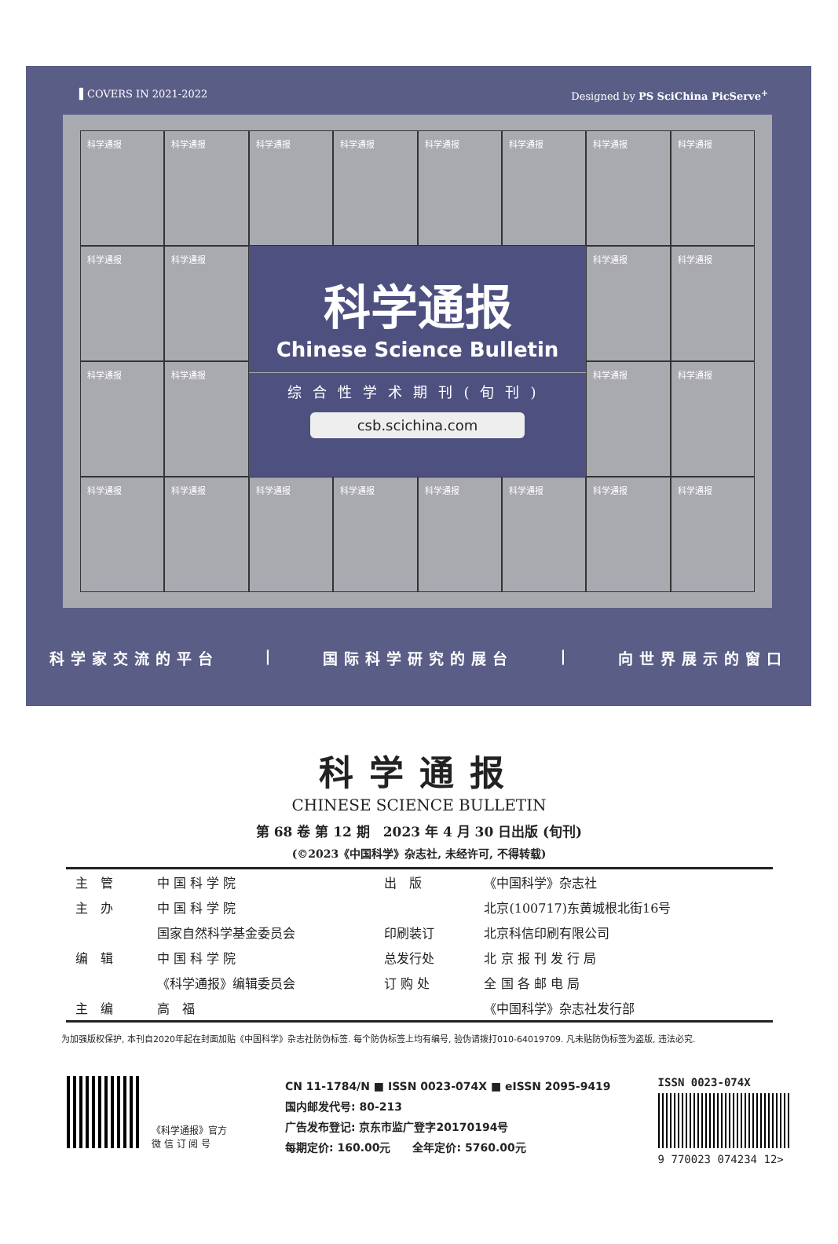▌COVERS IN 2021-2022 Designed by PS SciChina PicServe<sup>+</sup>
科学通报
科学通报
科学通报
科学通报
科学通报
科学通报
科学通报
科学通报
科学通报
科学通报
科学通报
Chinese Science Bulletin
综合性学术期刊(旬刊)
csb.scichina.com
科学通报
科学通报
科学通报
科学通报
科学通报
科学通报
科学通报
科学通报
科学通报
科学通报
科学通报
科学通报
科学通报
科学通报
科学家交流的平台 | 国际科学研究的展台 | 向世界展示的窗口
科学通报
CHINESE SCIENCE BULLETIN
第 68 卷 第 12 期　2023 年 4 月 30 日出版 (旬刊)
(©2023《中国科学》杂志社, 未经许可, 不得转载)
| 主 管 | 中 国 科 学 院 | 出 版 | 《中国科学》杂志社 |
| 主 办 | 中 国 科 学 院 | | 北京(100717)东黄城根北街16号 |
| | 国家自然科学基金委员会 | 印刷装订 | 北京科信印刷有限公司 |
| 编 辑 | 中 国 科 学 院 | 总发行处 | 北 京 报 刊 发 行 局 |
| | 《科学通报》编辑委员会 | 订 购 处 | 全 国 各 邮 电 局 |
| 主 编 | 高 福 | | 《中国科学》杂志社发行部 |
为加强版权保护, 本刊自2020年起在封面加贴《中国科学》杂志社防伪标签. 每个防伪标签上均有编号, 验伪请拨打010-64019709. 凡未贴防伪标签为盗版, 违法必究.
《科学通报》官方
微 信 订 阅 号
CN 11-1784/N ■ ISSN 0023-074X ■ eISSN 2095-9419
国内邮发代号: 80-213
广告发布登记: 京东市监广登字20170194号
每期定价: 160.00元　　全年定价: 5760.00元
ISSN 0023-074X
9 770023 074234 12>